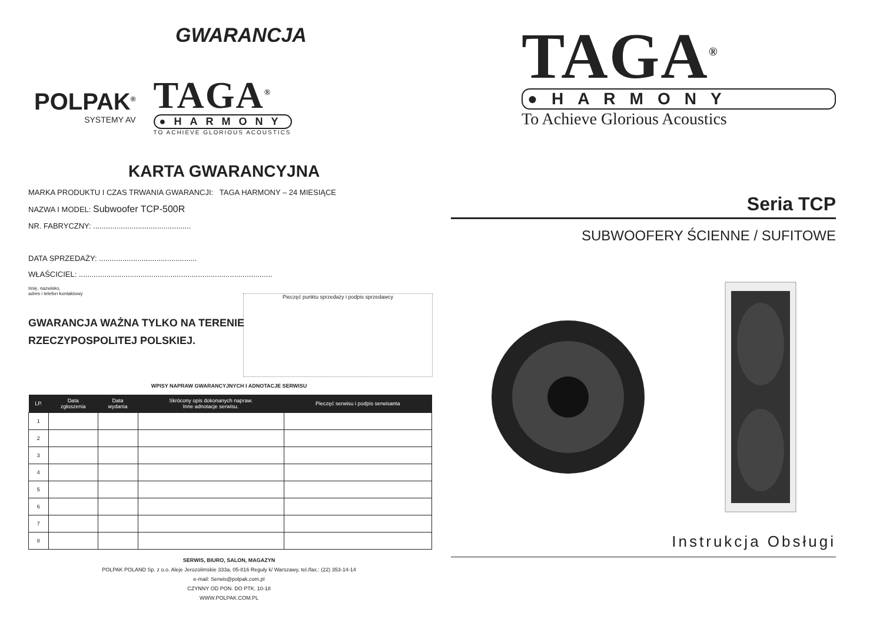GWARANCJA
POLPAK<sup>®</sup>
SYSTEMY AV
TAGA<sup>®</sup>
●HARMONY
TO ACHIEVE GLORIOUS ACOUSTICS
KARTA GWARANCYJNA
MARKA PRODUKTU I CZAS TRWANIA GWARANCJI: TAGA HARMONY – 24 MIESIĄCE
NAZWA I MODEL: Subwoofer TCP-500R
NR. FABRYCZNY: ..............................................
DATA SPRZEDAŻY: ..............................................
WŁAŚCICIEL: ...........................................................................................
Imię, nazwisko,
adres i telefon kontaktowy
GWARANCJA WAŻNA TYLKO NA TERENIE
RZECZYPOSPOLITEJ POLSKIEJ.
Pieczęć punktu sprzedaży i podpis sprzedawcy
WPISY NAPRAW GWARANCYJNYCH I ADNOTACJE SERWISU
| LP. | Data zgłoszenia | Data wydania | Skrócony opis dokonanych napraw. Inne adnotacje serwisu. | Pieczęć serwisu i podpis serwisanta |
| --- | --- | --- | --- | --- |
| 1 | | | | |
| 2 | | | | |
| 3 | | | | |
| 4 | | | | |
| 5 | | | | |
| 6 | | | | |
| 7 | | | | |
| 8 | | | | |
SERWIS, BIURO, SALON, MAGAZYN
POLPAK POLAND Sp. z o.o. Aleje Jerozolimskie 333a, 05-816 Reguły k/ Warszawy, tel./fax.: (22) 353-14-14
e-mail: Serwis@polpak.com.pl
CZYNNY OD PON. DO PTK. 10-18
WWW.POLPAK.COM.PL
TAGA<sup>®</sup>
●HARMONY
To Achieve Glorious Acoustics
Seria TCP
SUBWOOFERY ŚCIENNE / SUFITOWE
Instrukcja Obsługi